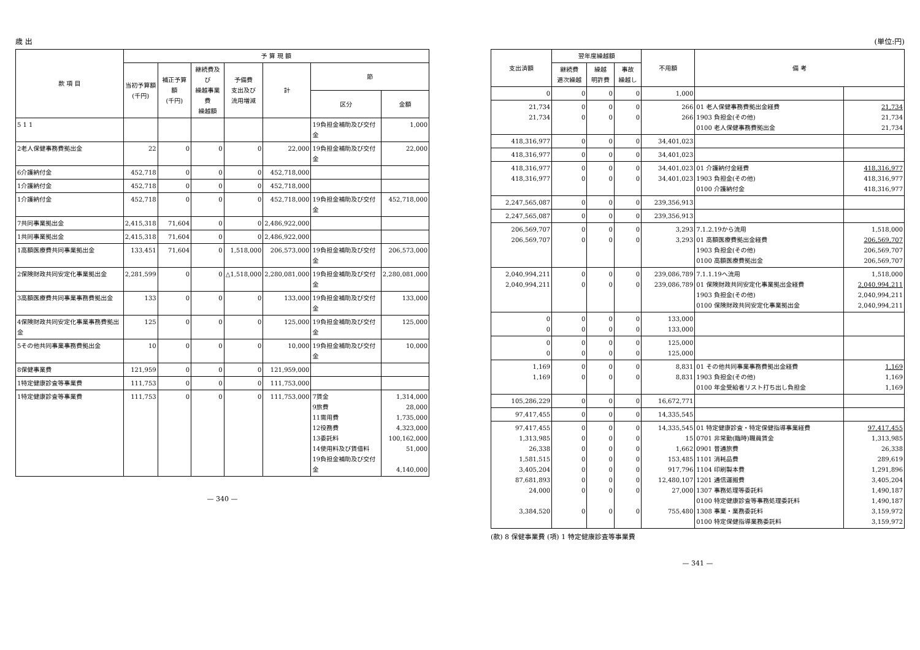歳 出
| 款 項 目 | 予 算 現 額 | | | | | | |
| --- | --- | --- | --- | --- | --- | --- | --- |
| | 当初予算額 (千円) | 補正予算額 (千円) | 継続費及び 繰越事業費 繰越額 | 予備費 支出及び 流用増減 | 計 | 節 | |
| | | | | | | 区分 | 金額 |
| 5 1 1 | | | | | | 19負担金補助及び交付金 | 1,000 |
| 2老人保健事務費拠出金 | 22 | 0 | 0 | 0 | 22,000 | 19負担金補助及び交付金 | 22,000 |
| 6介護納付金 | 452,718 | 0 | 0 | 0 | 452,718,000 | | |
| 1介護納付金 | 452,718 | 0 | 0 | 0 | 452,718,000 | | |
| 1介護納付金 | 452,718 | 0 | 0 | 0 | 452,718,000 | 19負担金補助及び交付金 | 452,718,000 |
| 7共同事業拠出金 | 2,415,318 | 71,604 | 0 | 0 | 2,486,922,000 | | |
| 1共同事業拠出金 | 2,415,318 | 71,604 | 0 | 0 | 2,486,922,000 | | |
| 1高額医療費共同事業拠出金 | 133,451 | 71,604 | 0 | 1,518,000 | 206,573,000 | 19負担金補助及び交付金 | 206,573,000 |
| 2保険財政共同安定化事業拠出金 | 2,281,599 | 0 | 0 | △1,518,000 | 2,280,081,000 | 19負担金補助及び交付金 | 2,280,081,000 |
| 3高額医療費共同事業事務費拠出金 | 133 | 0 | 0 | 0 | 133,000 | 19負担金補助及び交付金 | 133,000 |
| 4保険財政共同安定化事業事務費拠出金 | 125 | 0 | 0 | 0 | 125,000 | 19負担金補助及び交付金 | 125,000 |
| 5その他共同事業事務費拠出金 | 10 | 0 | 0 | 0 | 10,000 | 19負担金補助及び交付金 | 10,000 |
| 8保健事業費 | 121,959 | 0 | 0 | 0 | 121,959,000 | | |
| 1特定健康診査等事業費 | 111,753 | 0 | 0 | 0 | 111,753,000 | | |
| 1特定健康診査等事業費 | 111,753 | 0 | 0 | 0 | 111,753,000 | 7賃金 9旅費 11需用費 12役務費 13委託料 14使用料及び賃借料 19負担金補助及び交付金 | 1,314,000 28,000 1,735,000 4,323,000 100,162,000 51,000 4,140,000 |
— 340 —
(単位:円)
| 支出済額 | 翌年度繰越額 | | | 不用額 | 備 考 | |
| --- | --- | --- | --- | --- | --- | --- |
| | 継続費 逓次繰越 | 繰越 明許費 | 事故 繰越し | | | |
| 0 | 0 | 0 | 0 | 1,000 | | |
| 21,734 21,734 | 0 0 | 0 0 | 0 0 | 266 266 | 01 老人保健事務費拠出金経費 1903 負担金(その他) 0100 老人保健事務費拠出金 | 21,734 21,734 21,734 |
| 418,316,977 | 0 | 0 | 0 | 34,401,023 | | |
| 418,316,977 | 0 | 0 | 0 | 34,401,023 | | |
| 418,316,977 418,316,977 | 0 0 | 0 0 | 0 0 | 34,401,023 34,401,023 | 01 介護納付金経費 1903 負担金(その他) 0100 介護納付金 | 418,316,977 418,316,977 418,316,977 |
| 2,247,565,087 | 0 | 0 | 0 | 239,356,913 | | |
| 2,247,565,087 | 0 | 0 | 0 | 239,356,913 | | |
| 206,569,707 206,569,707 | 0 0 | 0 0 | 0 0 | 3,293 3,293 | 7.1.2.19から流用 01 高額医療費拠出金経費 1903 負担金(その他) 0100 高額医療費拠出金 | 1,518,000 206,569,707 206,569,707 206,569,707 |
| 2,040,994,211 2,040,994,211 | 0 0 | 0 0 | 0 0 | 239,086,789 239,086,789 | 7.1.1.19へ流用 01 保険財政共同安定化事業拠出金経費 1903 負担金(その他) 0100 保険財政共同安定化事業拠出金 | 1,518,000 2,040,994,211 2,040,994,211 2,040,994,211 |
| 0 0 | 0 0 | 0 0 | 0 0 | 133,000 133,000 | | |
| 0 0 | 0 0 | 0 0 | 0 0 | 125,000 125,000 | | |
| 1,169 1,169 | 0 0 | 0 0 | 0 0 | 8,831 8,831 | 01 その他共同事業事務費拠出金経費 1903 負担金(その他) 0100 年金受給者リスト打ち出し負担金 | 1,169 1,169 1,169 |
| 105,286,229 | 0 | 0 | 0 | 16,672,771 | | |
| 97,417,455 | 0 | 0 | 0 | 14,335,545 | | |
| 97,417,455 1,313,985 26,338 1,581,515 3,405,204 87,681,893 24,000 3,384,520 | 0 0 0 0 0 0 0 0 | 0 0 0 0 0 0 0 0 | 0 0 0 0 0 0 0 0 | 14,335,545 15 1,662 153,485 917,796 12,480,107 27,000 755,480 | 01 特定健康診査・特定保健指導事業経費 0701 非常勤(臨時)職員賃金 0901 普通旅費 1101 消耗品費 1104 印刷製本費 1201 通信運搬費 1307 事務処理等委託料 0100 特定健康診査等事務処理委託料 1308 事業・業務委託料 0100 特定保健指導業務委託料 | 97,417,455 1,313,985 26,338 289,619 1,291,896 3,405,204 1,490,187 1,490,187 3,159,972 3,159,972 |
(款) 8 保健事業費 (項) 1 特定健康診査等事業費
— 341 —